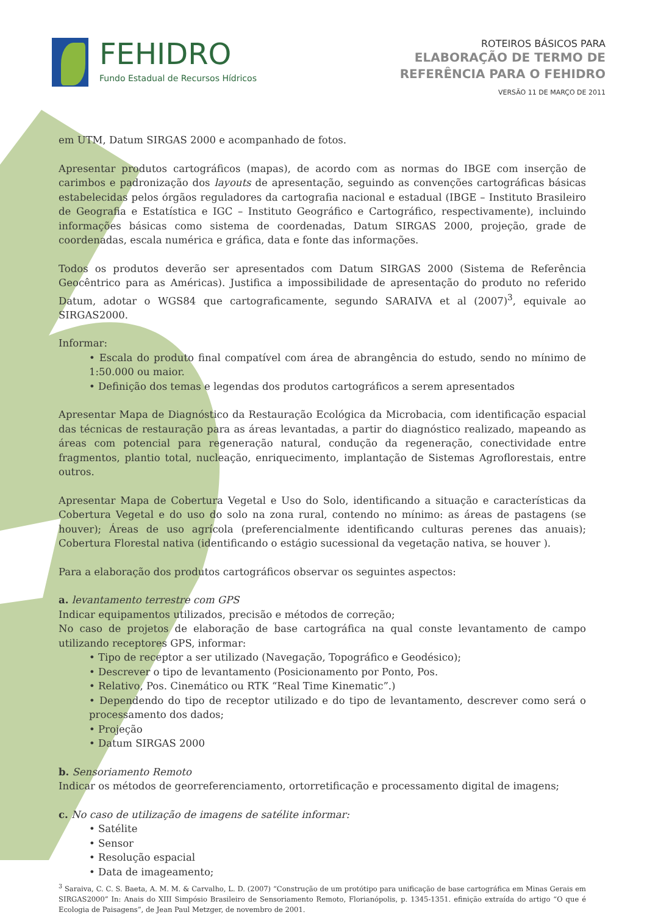FEHIDRO
Fundo Estadual de Recursos Hídricos
ROTEIROS BÁSICOS PARA
ELABORAÇÃO DE TERMO DE
REFERÊNCIA PARA O FEHIDRO
VERSÃO 11 DE MARÇO DE 2011
em UTM, Datum SIRGAS 2000 e acompanhado de fotos.
Apresentar produtos cartográficos (mapas), de acordo com as normas do IBGE com inserção de carimbos e padronização dos layouts de apresentação, seguindo as convenções cartográficas básicas estabelecidas pelos órgãos reguladores da cartografia nacional e estadual (IBGE – Instituto Brasileiro de Geografia e Estatística e IGC – Instituto Geográfico e Cartográfico, respectivamente), incluindo informações básicas como sistema de coordenadas, Datum SIRGAS 2000, projeção, grade de coordenadas, escala numérica e gráfica, data e fonte das informações.
Todos os produtos deverão ser apresentados com Datum SIRGAS 2000 (Sistema de Referência Geocêntrico para as Américas). Justifica a impossibilidade de apresentação do produto no referido Datum, adotar o WGS84 que cartograficamente, segundo SARAIVA et al (2007)<sup>3</sup>, equivale ao SIRGAS2000.
Informar:
• Escala do produto final compatível com área de abrangência do estudo, sendo no mínimo de 1:50.000 ou maior.
• Definição dos temas e legendas dos produtos cartográficos a serem apresentados
Apresentar Mapa de Diagnóstico da Restauração Ecológica da Microbacia, com identificação espacial das técnicas de restauração para as áreas levantadas, a partir do diagnóstico realizado, mapeando as áreas com potencial para regeneração natural, condução da regeneração, conectividade entre fragmentos, plantio total, nucleação, enriquecimento, implantação de Sistemas Agroflorestais, entre outros.
Apresentar Mapa de Cobertura Vegetal e Uso do Solo, identificando a situação e características da Cobertura Vegetal e do uso do solo na zona rural, contendo no mínimo: as áreas de pastagens (se houver); Áreas de uso agrícola (preferencialmente identificando culturas perenes das anuais); Cobertura Florestal nativa (identificando o estágio sucessional da vegetação nativa, se houver ).
Para a elaboração dos produtos cartográficos observar os seguintes aspectos:
a. levantamento terrestre com GPS
Indicar equipamentos utilizados, precisão e métodos de correção;
No caso de projetos de elaboração de base cartográfica na qual conste levantamento de campo utilizando receptores GPS, informar:
• Tipo de receptor a ser utilizado (Navegação, Topográfico e Geodésico);
• Descrever o tipo de levantamento (Posicionamento por Ponto, Pos.
• Relativo, Pos. Cinemático ou RTK “Real Time Kinematic”.)
• Dependendo do tipo de receptor utilizado e do tipo de levantamento, descrever como será o processamento dos dados;
• Projeção
• Datum SIRGAS 2000
b. Sensoriamento Remoto
Indicar os métodos de georreferenciamento, ortorretificação e processamento digital de imagens;
c. No caso de utilização de imagens de satélite informar:
• Satélite
• Sensor
• Resolução espacial
• Data de imageamento;
<sup>3</sup> Saraiva, C. C. S. Baeta, A. M. M. & Carvalho, L. D. (2007) “Construção de um protótipo para unificação de base cartográfica em Minas Gerais em SIRGAS2000” In: Anais do XIII Simpósio Brasileiro de Sensoriamento Remoto, Florianópolis, p. 1345-1351. efinição extraída do artigo “O que é Ecologia de Paisagens”, de Jean Paul Metzger, de novembro de 2001.